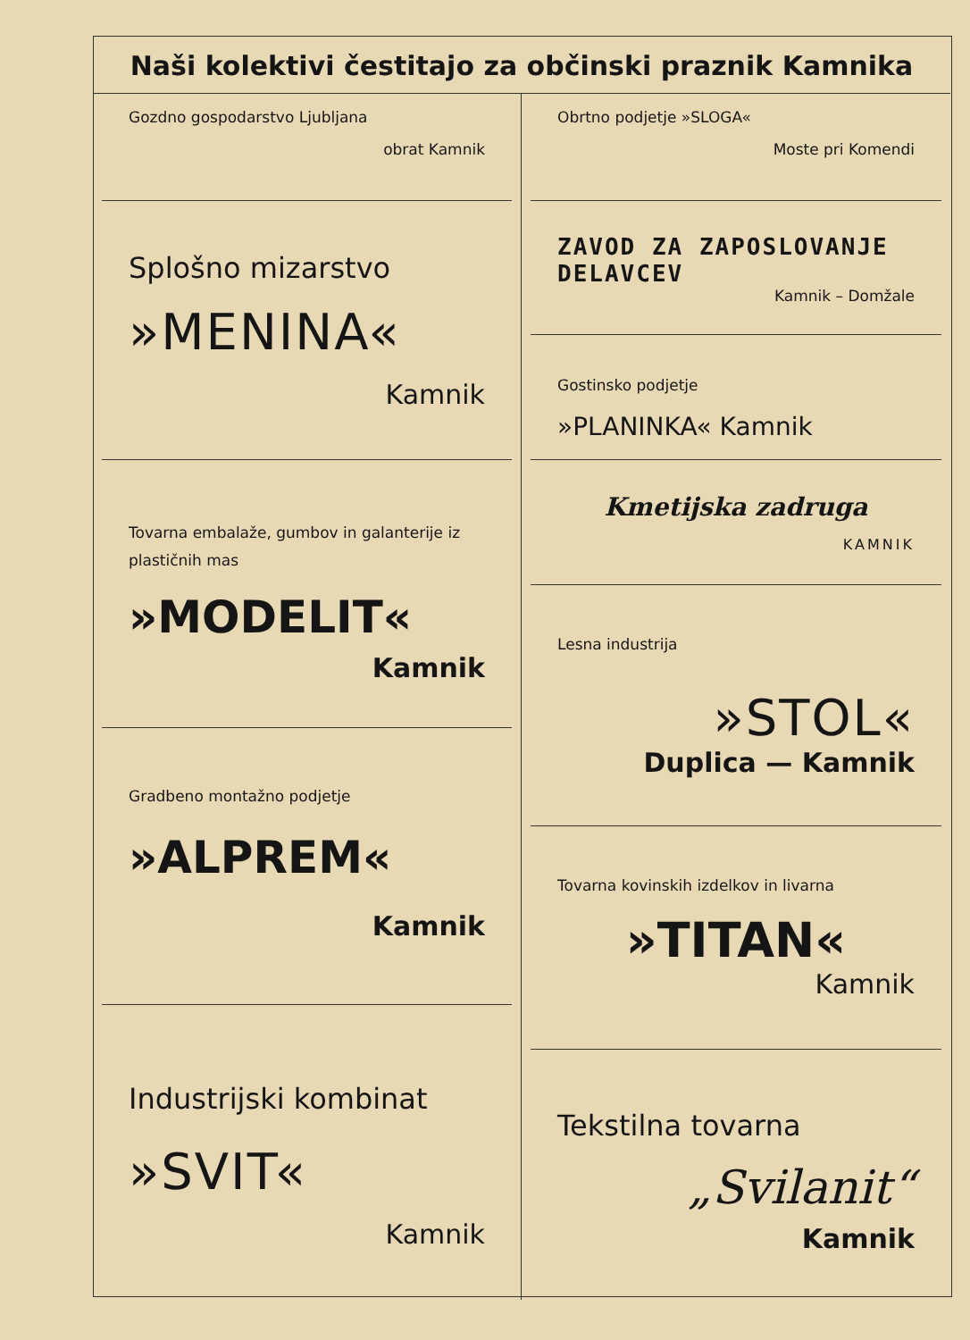Naši kolektivi čestitajo za občinski praznik Kamnika
Gozdno gospodarstvo Ljubljana
obrat Kamnik
Splošno mizarstvo
»MENINA«
Kamnik
Tovarna embalaže, gumbov in galanterije iz plastičnih mas
»MODELIT«
Kamnik
Gradbeno montažno podjetje
»ALPREM«
Kamnik
Industrijski kombinat
»SVIT«
Kamnik
Obrtno podjetje »SLOGA«
Moste pri Komendi
ZAVOD ZA ZAPOSLOVANJE DELAVCEV
Kamnik – Domžale
Gostinsko podjetje
»PLANINKA« Kamnik
Kmetijska zadruga
KAMNIK
Lesna industrija
»STOL«
Duplica — Kamnik
Tovarna kovinskih izdelkov in livarna
»TITAN«
Kamnik
Tekstilna tovarna
„Svilanit“
Kamnik